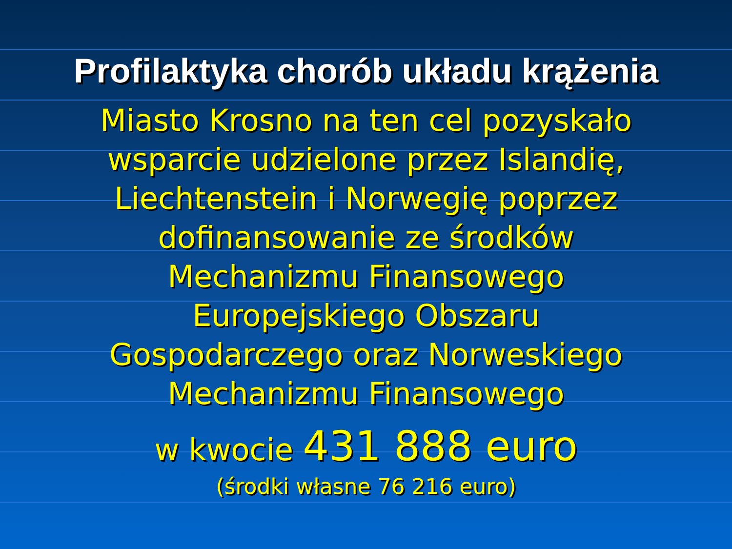Profilaktyka chorób układu krążenia
Miasto Krosno na ten cel pozyskało
wsparcie udzielone przez Islandię,
Liechtenstein i Norwegię poprzez
dofinansowanie ze środków
Mechanizmu Finansowego
Europejskiego Obszaru
Gospodarczego oraz Norweskiego
Mechanizmu Finansowego
w kwocie 431 888 euro
(środki własne 76 216 euro)